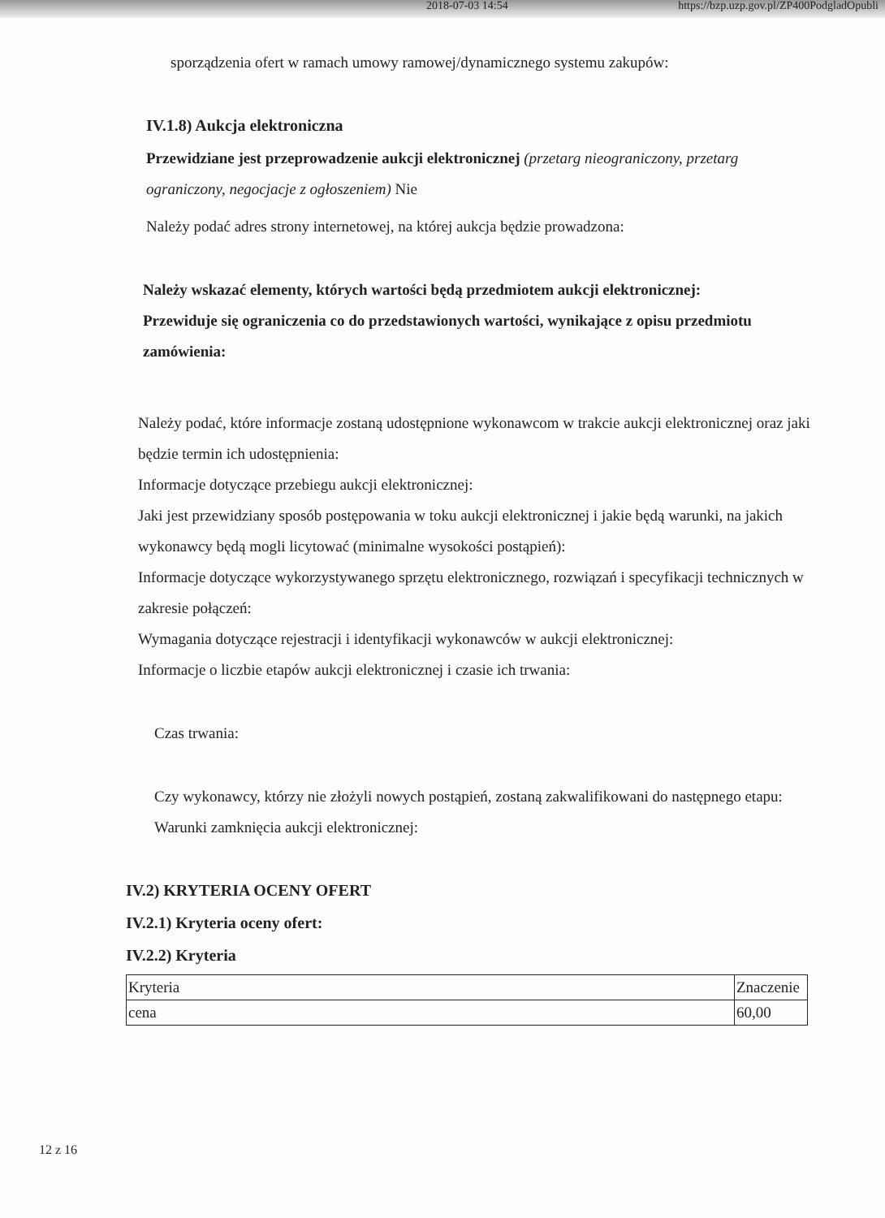2018-07-03 14:54 https://bzp.uzp.gov.pl/ZP400PodgladOpubli
sporządzenia ofert w ramach umowy ramowej/dynamicznego systemu zakupów:
IV.1.8) Aukcja elektroniczna
Przewidziane jest przeprowadzenie aukcji elektronicznej (przetarg nieograniczony, przetarg ograniczony, negocjacje z ogłoszeniem) Nie
Należy podać adres strony internetowej, na której aukcja będzie prowadzona:
Należy wskazać elementy, których wartości będą przedmiotem aukcji elektronicznej:
Przewiduje się ograniczenia co do przedstawionych wartości, wynikające z opisu przedmiotu zamówienia:
Należy podać, które informacje zostaną udostępnione wykonawcom w trakcie aukcji elektronicznej oraz jaki będzie termin ich udostępnienia:
Informacje dotyczące przebiegu aukcji elektronicznej:
Jaki jest przewidziany sposób postępowania w toku aukcji elektronicznej i jakie będą warunki, na jakich wykonawcy będą mogli licytować (minimalne wysokości postąpień):
Informacje dotyczące wykorzystywanego sprzętu elektronicznego, rozwiązań i specyfikacji technicznych w zakresie połączeń:
Wymagania dotyczące rejestracji i identyfikacji wykonawców w aukcji elektronicznej:
Informacje o liczbie etapów aukcji elektronicznej i czasie ich trwania:
Czas trwania:
Czy wykonawcy, którzy nie złożyli nowych postąpień, zostaną zakwalifikowani do następnego etapu:
Warunki zamknięcia aukcji elektronicznej:
IV.2) KRYTERIA OCENY OFERT
IV.2.1) Kryteria oceny ofert:
IV.2.2) Kryteria
| Kryteria | Znaczenie |
| cena | 60,00 |
12 z 16